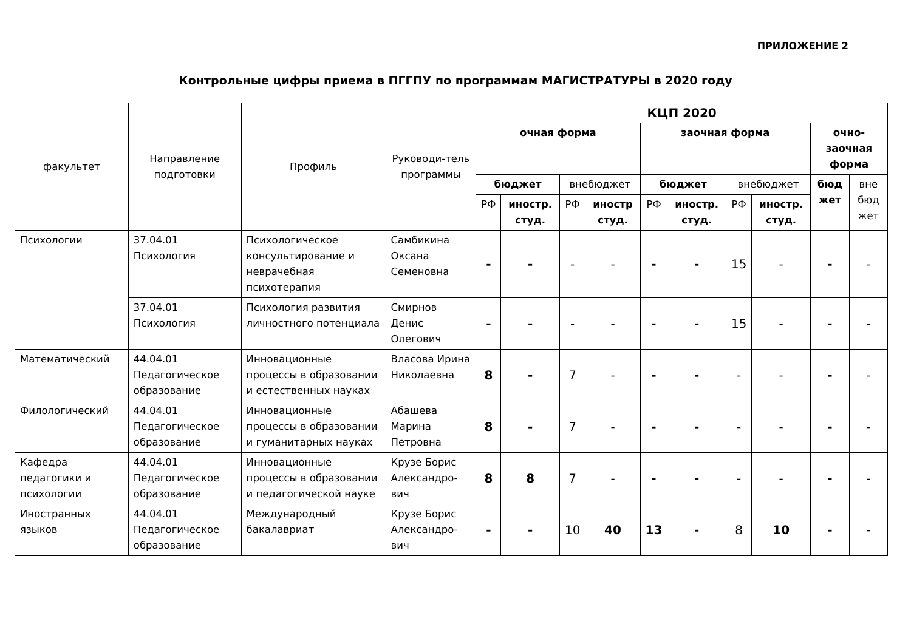ПРИЛОЖЕНИЕ 2
Контрольные цифры приема в ПГГПУ по программам МАГИСТРАТУРЫ в 2020 году
| факультет | Направление подготовки | Профиль | Руководи-тель программы | КЦП 2020 | | | | | | | | | |
| --- | --- | --- | --- | --- | --- | --- | --- | --- | --- | --- | --- | --- | --- |
| | | | | очная форма | | | | заочная форма | | | | очно-заочная форма | |
| | | | | бюджет | | внебюджет | | бюджет | | внебюджет | | бюд жет | вне бюд жет |
| | | | | РФ | иностр. студ. | РФ | иностр студ. | РФ | иностр. студ. | РФ | иностр. студ. | | |
| Психологии | 37.04.01 Психология | Психологическое консультирование и неврачебная психотерапия | Самбикина Оксана Семеновна | - | - | - | - | - | - | 15 | - | - | - |
| | 37.04.01 Психология | Психология развития личностного потенциала | Смирнов Денис Олегович | - | - | - | - | - | - | 15 | - | - | - |
| Математический | 44.04.01 Педагогическое образование | Инновационные процессы в образовании и естественных науках | Власова Ирина Николаевна | 8 | - | 7 | - | - | - | - | - | - | - |
| Филологический | 44.04.01 Педагогическое образование | Инновационные процессы в образовании и гуманитарных науках | Абашева Марина Петровна | 8 | - | 7 | - | - | - | - | - | - | - |
| Кафедра педагогики и психологии | 44.04.01 Педагогическое образование | Инновационные процессы в образовании и педагогической науке | Крузе Борис Александро-вич | 8 | 8 | 7 | - | - | - | - | - | - | - |
| Иностранных языков | 44.04.01 Педагогическое образование | Международный бакалавриат | Крузе Борис Александро-вич | - | - | 10 | 40 | 13 | - | 8 | 10 | - | - |